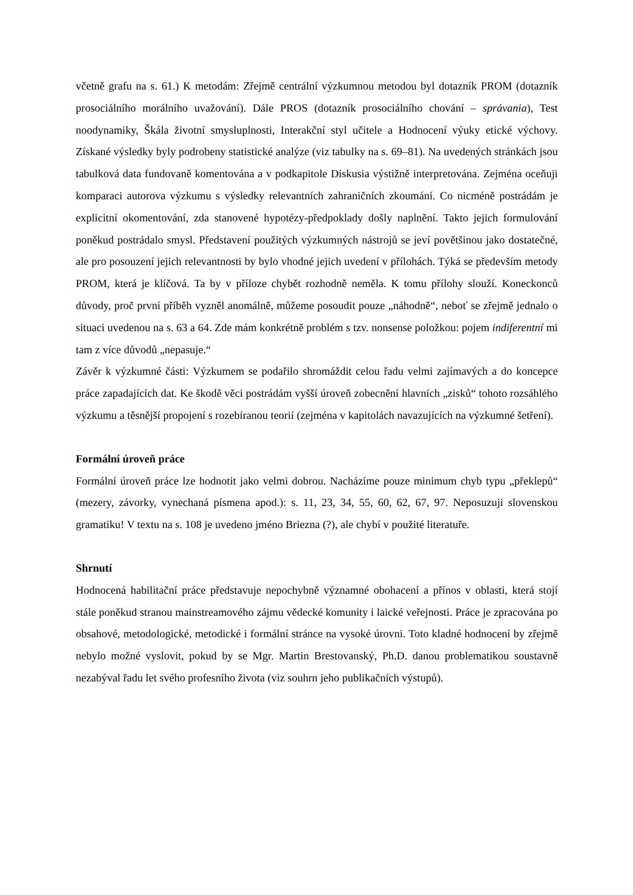včetně grafu na s. 61.) K metodám: Zřejmě centrální výzkumnou metodou byl dotazník PROM (dotazník prosociálního morálního uvažování). Dále PROS (dotazník prosociálního chování – správania), Test noodynamiky, Škála životní smysluplnosti, Interakční styl učitele a Hodnocení výuky etické výchovy. Získané výsledky byly podrobeny statistické analýze (viz tabulky na s. 69–81). Na uvedených stránkách jsou tabulková data fundovaně komentována a v podkapitole Diskusia výstižně interpretována. Zejména oceňuji komparaci autorova výzkumu s výsledky relevantních zahraničních zkoumání. Co nicméně postrádám je explicitní okomentování, zda stanovené hypotézy-předpoklady došly naplnění. Takto jejich formulování poněkud postrádalo smysl. Představení použitých výzkumných nástrojů se jeví povětšinou jako dostatečné, ale pro posouzení jejich relevantnosti by bylo vhodné jejich uvedení v přílohách. Týká se především metody PROM, která je klíčová. Ta by v příloze chybět rozhodně neměla. K tomu přílohy slouží. Koneckonců důvody, proč první příběh vyzněl anomálně, můžeme posoudit pouze „náhodně“, neboť se zřejmě jednalo o situaci uvedenou na s. 63 a 64. Zde mám konkrétně problém s tzv. nonsense položkou: pojem indiferentní mi tam z více důvodů „nepasuje.“
Závěr k výzkumné části: Výzkumem se podařilo shromáždit celou řadu velmi zajímavých a do koncepce práce zapadajících dat. Ke škodě věci postrádám vyšší úroveň zobecnění hlavních „zisků“ tohoto rozsáhlého výzkumu a těsnější propojení s rozebíranou teorií (zejména v kapitolách navazujících na výzkumné šetření).
Formální úroveň práce
Formální úroveň práce lze hodnotit jako velmi dobrou. Nacházíme pouze minimum chyb typu „překlepů“ (mezery, závorky, vynechaná písmena apod.): s. 11, 23, 34, 55, 60, 62, 67, 97. Neposuzuji slovenskou gramatiku! V textu na s. 108 je uvedeno jméno Briezna (?), ale chybí v použité literatuře.
Shrnutí
Hodnocená habilitační práce představuje nepochybně významné obohacení a přínos v oblasti, která stojí stále poněkud stranou mainstreamového zájmu vědecké komunity i laické veřejnosti. Práce je zpracována po obsahové, metodologické, metodické i formální stránce na vysoké úrovni. Toto kladné hodnocení by zřejmě nebylo možné vyslovit, pokud by se Mgr. Martin Brestovanský, Ph.D. danou problematikou soustavně nezabýval řadu let svého profesního života (viz souhrn jeho publikačních výstupů).